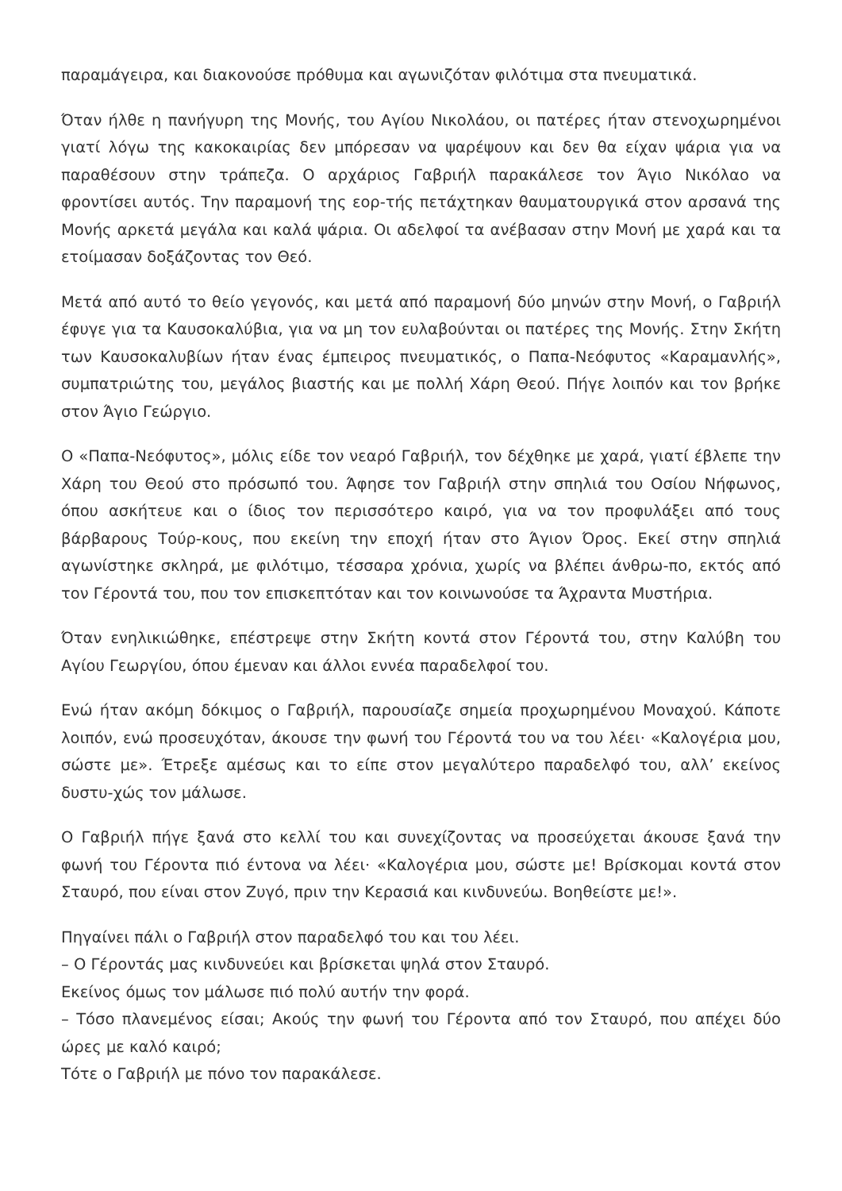παραμάγειρα, και διακονούσε πρόθυμα και αγωνιζόταν φιλότιμα στα πνευματικά.
Όταν ήλθε η πανήγυρη της Μονής, του Αγίου Νικολάου, οι πατέρες ήταν στενοχωρημένοι γιατί λόγω της κακοκαιρίας δεν μπόρεσαν να ψαρέψουν και δεν θα είχαν ψάρια για να παραθέσουν στην τράπεζα. Ο αρχάριος Γαβριήλ παρακάλεσε τον Άγιο Νικόλαο να φροντίσει αυτός. Την παραμονή της εορ-τής πετάχτηκαν θαυματουργικά στον αρσανά της Μονής αρκετά μεγάλα και καλά ψάρια. Οι αδελφοί τα ανέβασαν στην Μονή με χαρά και τα ετοίμασαν δοξάζοντας τον Θεό.
Μετά από αυτό το θείο γεγονός, και μετά από παραμονή δύο μηνών στην Μονή, ο Γαβριήλ έφυγε για τα Καυσοκαλύβια, για να μη τον ευλαβούνται οι πατέρες της Μονής. Στην Σκήτη των Καυσοκαλυβίων ήταν ένας έμπειρος πνευματικός, ο Παπα-Νεόφυτος «Καραμανλής», συμπατριώτης του, μεγάλος βιαστής και με πολλή Χάρη Θεού. Πήγε λοιπόν και τον βρήκε στον Άγιο Γεώργιο.
Ο «Παπα-Νεόφυτος», μόλις είδε τον νεαρό Γαβριήλ, τον δέχθηκε με χαρά, γιατί έβλεπε την Χάρη του Θεού στο πρόσωπό του. Άφησε τον Γαβριήλ στην σπηλιά του Οσίου Νήφωνος, όπου ασκήτευε και ο ίδιος τον περισσότερο καιρό, για να τον προφυλάξει από τους βάρβαρους Τούρ-κους, που εκείνη την εποχή ήταν στο Άγιον Όρος. Εκεί στην σπηλιά αγωνίστηκε σκληρά, με φιλότιμο, τέσσαρα χρόνια, χωρίς να βλέπει άνθρω-πο, εκτός από τον Γέροντά του, που τον επισκεπτόταν και τον κοινωνούσε τα Άχραντα Μυστήρια.
Όταν ενηλικιώθηκε, επέστρεψε στην Σκήτη κοντά στον Γέροντά του, στην Καλύβη του Αγίου Γεωργίου, όπου έμεναν και άλλοι εννέα παραδελφοί του.
Ενώ ήταν ακόμη δόκιμος ο Γαβριήλ, παρουσίαζε σημεία προχωρημένου Μοναχού. Κάποτε λοιπόν, ενώ προσευχόταν, άκουσε την φωνή του Γέροντά του να του λέει· «Καλογέρια μου, σώστε με». Έτρεξε αμέσως και το είπε στον μεγαλύτερο παραδελφό του, αλλ’ εκείνος δυστυ-χώς τον μάλωσε.
Ο Γαβριήλ πήγε ξανά στο κελλί του και συνεχίζοντας να προσεύχεται άκουσε ξανά την φωνή του Γέροντα πιό έντονα να λέει· «Καλογέρια μου, σώστε με! Βρίσκομαι κοντά στον Σταυρό, που είναι στον Ζυγό, πριν την Κερασιά και κινδυνεύω. Βοηθείστε με!».
Πηγαίνει πάλι ο Γαβριήλ στον παραδελφό του και του λέει.
– Ο Γέροντάς μας κινδυνεύει και βρίσκεται ψηλά στον Σταυρό.
Εκείνος όμως τον μάλωσε πιό πολύ αυτήν την φορά.
– Τόσο πλανεμένος είσαι; Ακούς την φωνή του Γέροντα από τον Σταυρό, που απέχει δύο ώρες με καλό καιρό;
Τότε ο Γαβριήλ με πόνο τον παρακάλεσε.